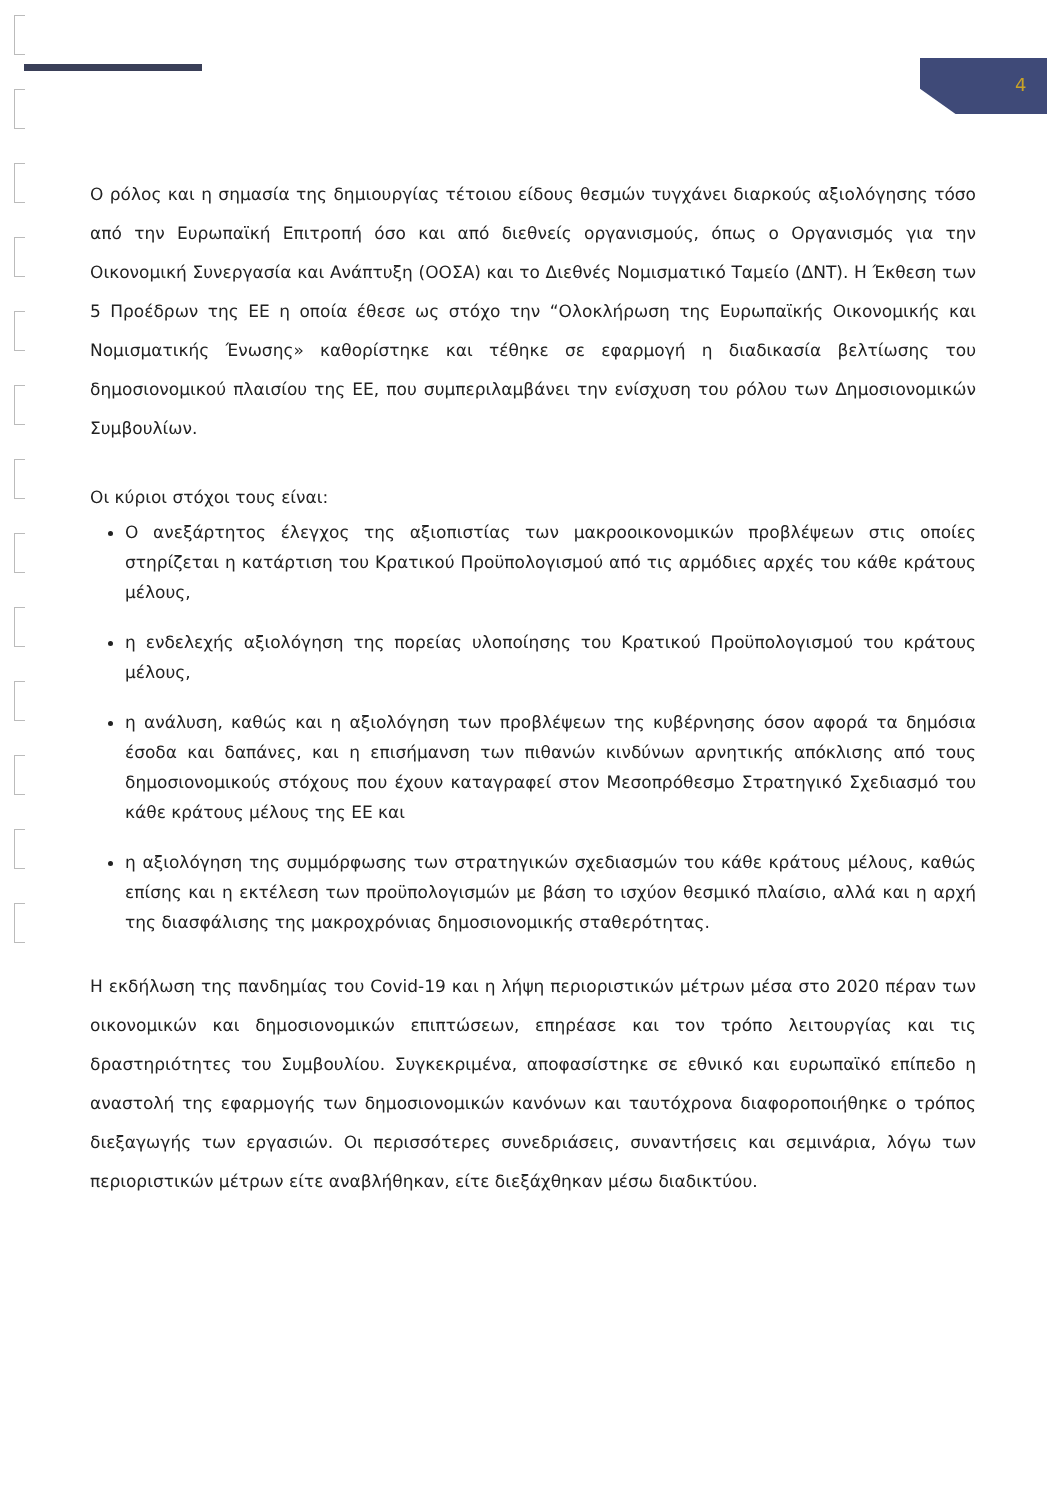4
Ο ρόλος και η σημασία της δημιουργίας τέτοιου είδους θεσμών τυγχάνει διαρκούς αξιολόγησης τόσο από την Ευρωπαϊκή Επιτροπή όσο και από διεθνείς οργανισμούς, όπως ο Οργανισμός για την Οικονομική Συνεργασία και Ανάπτυξη (ΟΟΣΑ) και το Διεθνές Νομισματικό Ταμείο (ΔΝΤ). Η Έκθεση των 5 Προέδρων της ΕΕ η οποία έθεσε ως στόχο την “Ολοκλήρωση της Ευρωπαϊκής Οικονομικής και Νομισματικής Ένωσης» καθορίστηκε και τέθηκε σε εφαρμογή η διαδικασία βελτίωσης του δημοσιονομικού πλαισίου της ΕΕ, που συμπεριλαμβάνει την ενίσχυση του ρόλου των Δημοσιονομικών Συμβουλίων.
Οι κύριοι στόχοι τους είναι:
Ο ανεξάρτητος έλεγχος της αξιοπιστίας των μακροοικονομικών προβλέψεων στις οποίες στηρίζεται η κατάρτιση του Κρατικού Προϋπολογισμού από τις αρμόδιες αρχές του κάθε κράτους μέλους,
η ενδελεχής αξιολόγηση της πορείας υλοποίησης του Κρατικού Προϋπολογισμού του κράτους μέλους,
η ανάλυση, καθώς και η αξιολόγηση των προβλέψεων της κυβέρνησης όσον αφορά τα δημόσια έσοδα και δαπάνες, και η επισήμανση των πιθανών κινδύνων αρνητικής απόκλισης από τους δημοσιονομικούς στόχους που έχουν καταγραφεί στον Μεσοπρόθεσμο Στρατηγικό Σχεδιασμό του κάθε κράτους μέλους της ΕΕ και
η αξιολόγηση της συμμόρφωσης των στρατηγικών σχεδιασμών του κάθε κράτους μέλους, καθώς επίσης και η εκτέλεση των προϋπολογισμών με βάση το ισχύον θεσμικό πλαίσιο, αλλά και η αρχή της διασφάλισης της μακροχρόνιας δημοσιονομικής σταθερότητας.
Η εκδήλωση της πανδημίας του Covid-19 και η λήψη περιοριστικών μέτρων μέσα στο 2020 πέραν των οικονομικών και δημοσιονομικών επιπτώσεων, επηρέασε και τον τρόπο λειτουργίας και τις δραστηριότητες του Συμβουλίου. Συγκεκριμένα, αποφασίστηκε σε εθνικό και ευρωπαϊκό επίπεδο η αναστολή της εφαρμογής των δημοσιονομικών κανόνων και ταυτόχρονα διαφοροποιήθηκε ο τρόπος διεξαγωγής των εργασιών. Οι περισσότερες συνεδριάσεις, συναντήσεις και σεμινάρια, λόγω των περιοριστικών μέτρων είτε αναβλήθηκαν, είτε διεξάχθηκαν μέσω διαδικτύου.